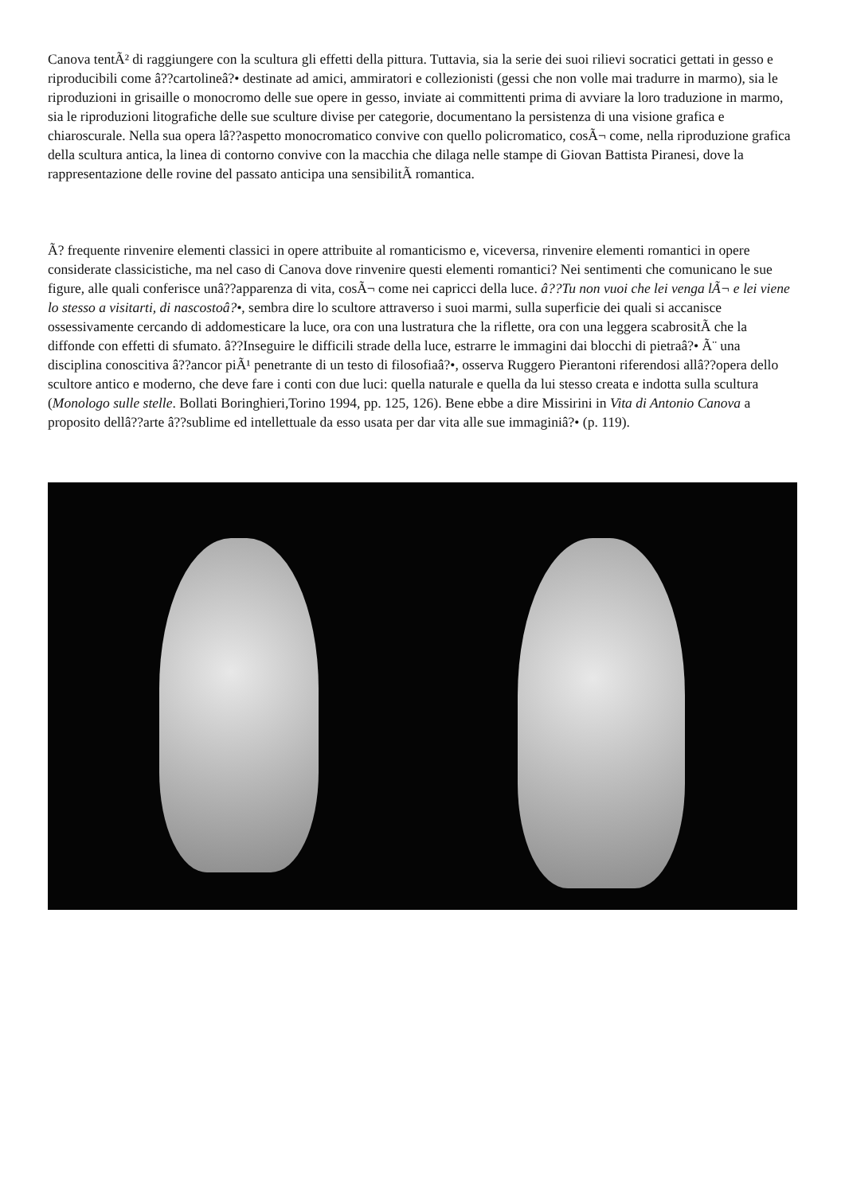Canova tentÃ² di raggiungere con la scultura gli effetti della pittura. Tuttavia, sia la serie dei suoi rilievi socratici gettati in gesso e riproducibili come â??cartolineâ?• destinate ad amici, ammiratori e collezionisti (gessi che non volle mai tradurre in marmo), sia le riproduzioni in grisaille o monocromo delle sue opere in gesso, inviate ai committenti prima di avviare la loro traduzione in marmo, sia le riproduzioni litografiche delle sue sculture divise per categorie, documentano la persistenza di una visione grafica e chiaroscurale. Nella sua opera lâ??aspetto monocromatico convive con quello policromatico, cosÃ¬ come, nella riproduzione grafica della scultura antica, la linea di contorno convive con la macchia che dilaga nelle stampe di Giovan Battista Piranesi, dove la rappresentazione delle rovine del passato anticipa una sensibilitÃ romantica.
Ã? frequente rinvenire elementi classici in opere attribuite al romanticismo e, viceversa, rinvenire elementi romantici in opere considerate classicistiche, ma nel caso di Canova dove rinvenire questi elementi romantici? Nei sentimenti che comunicano le sue figure, alle quali conferisce unâ??apparenza di vita, cosÃ¬ come nei capricci della luce. â??Tu non vuoi che lei venga lÃ¬ e lei viene lo stesso a visitarti, di nascostoâ?•, sembra dire lo scultore attraverso i suoi marmi, sulla superficie dei quali si accanisce ossessivamente cercando di addomesticare la luce, ora con una lustratura che la riflette, ora con una leggera scabrositÃ che la diffonde con effetti di sfumato. â??Inseguire le difficili strade della luce, estrarre le immagini dai blocchi di pietraâ?• Ã¨ una disciplina conoscitiva â??ancor piÃ¹ penetrante di un testo di filosofiaâ?•, osserva Ruggero Pierantoni riferendosi allâ??opera dello scultore antico e moderno, che deve fare i conti con due luci: quella naturale e quella da lui stesso creata e indotta sulla scultura (Monologo sulle stelle. Bollati Boringhieri,Torino 1994, pp. 125, 126). Bene ebbe a dire Missirini in Vita di Antonio Canova a proposito dellâ??arte â??sublime ed intellettuale da esso usata per dar vita alle sue immaginiâ?• (p. 119).